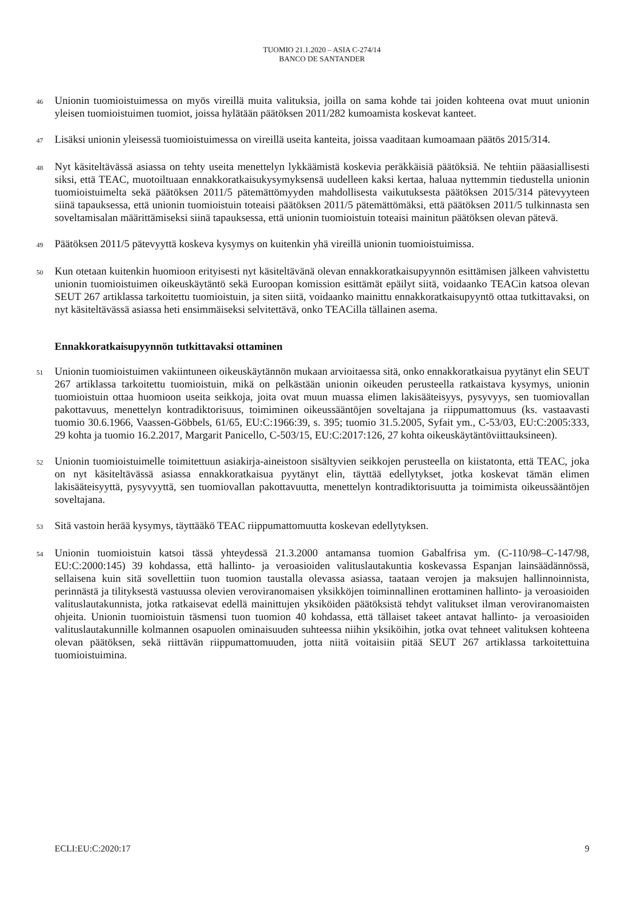TUOMIO 21.1.2020 – ASIA C-274/14
BANCO DE SANTANDER
46
Unionin tuomioistuimessa on myös vireillä muita valituksia, joilla on sama kohde tai joiden kohteena ovat muut unionin yleisen tuomioistuimen tuomiot, joissa hylätään päätöksen 2011/282 kumoamista koskevat kanteet.
47
Lisäksi unionin yleisessä tuomioistuimessa on vireillä useita kanteita, joissa vaaditaan kumoamaan päätös 2015/314.
48
Nyt käsiteltävässä asiassa on tehty useita menettelyn lykkäämistä koskevia peräkkäisiä päätöksiä. Ne tehtiin pääasiallisesti siksi, että TEAC, muotoiltuaan ennakkoratkaisukysymyksensä uudelleen kaksi kertaa, haluaa nyttemmin tiedustella unionin tuomioistuimelta sekä päätöksen 2011/5 pätemättömyyden mahdollisesta vaikutuksesta päätöksen 2015/314 pätevyyteen siinä tapauksessa, että unionin tuomioistuin toteaisi päätöksen 2011/5 pätemättömäksi, että päätöksen 2011/5 tulkinnasta sen soveltamisalan määrittämiseksi siinä tapauksessa, että unionin tuomioistuin toteaisi mainitun päätöksen olevan pätevä.
49
Päätöksen 2011/5 pätevyyttä koskeva kysymys on kuitenkin yhä vireillä unionin tuomioistuimissa.
50
Kun otetaan kuitenkin huomioon erityisesti nyt käsiteltävänä olevan ennakkoratkaisupyynnön esittämisen jälkeen vahvistettu unionin tuomioistuimen oikeuskäytäntö sekä Euroopan komission esittämät epäilyt siitä, voidaanko TEACin katsoa olevan SEUT 267 artiklassa tarkoitettu tuomioistuin, ja siten siitä, voidaanko mainittu ennakkoratkaisupyyntö ottaa tutkittavaksi, on nyt käsiteltävässä asiassa heti ensimmäiseksi selvitettävä, onko TEACilla tällainen asema.
Ennakkoratkaisupyynnön tutkittavaksi ottaminen
51
Unionin tuomioistuimen vakiintuneen oikeuskäytännön mukaan arvioitaessa sitä, onko ennakkoratkaisua pyytänyt elin SEUT 267 artiklassa tarkoitettu tuomioistuin, mikä on pelkästään unionin oikeuden perusteella ratkaistava kysymys, unionin tuomioistuin ottaa huomioon useita seikkoja, joita ovat muun muassa elimen lakisääteisyys, pysyvyys, sen tuomiovallan pakottavuus, menettelyn kontradiktorisuus, toimiminen oikeussääntöjen soveltajana ja riippumattomuus (ks. vastaavasti tuomio 30.6.1966, Vaassen-Göbbels, 61/65, EU:C:1966:39, s. 395; tuomio 31.5.2005, Syfait ym., C-53/03, EU:C:2005:333, 29 kohta ja tuomio 16.2.2017, Margarit Panicello, C-503/15, EU:C:2017:126, 27 kohta oikeuskäytäntöviittauksineen).
52
Unionin tuomioistuimelle toimitettuun asiakirja-aineistoon sisältyvien seikkojen perusteella on kiistatonta, että TEAC, joka on nyt käsiteltävässä asiassa ennakkoratkaisua pyytänyt elin, täyttää edellytykset, jotka koskevat tämän elimen lakisääteisyyttä, pysyvyyttä, sen tuomiovallan pakottavuutta, menettelyn kontradiktorisuutta ja toimimista oikeussääntöjen soveltajana.
53
Sitä vastoin herää kysymys, täyttääkö TEAC riippumattomuutta koskevan edellytyksen.
54
Unionin tuomioistuin katsoi tässä yhteydessä 21.3.2000 antamansa tuomion Gabalfrisa ym. (C-110/98–C-147/98, EU:C:2000:145) 39 kohdassa, että hallinto- ja veroasioiden valituslautakuntia koskevassa Espanjan lainsäädännössä, sellaisena kuin sitä sovellettiin tuon tuomion taustalla olevassa asiassa, taataan verojen ja maksujen hallinnoinnista, perinnästä ja tilityksestä vastuussa olevien veroviranomaisen yksikköjen toiminnallinen erottaminen hallinto- ja veroasioiden valituslautakunnista, jotka ratkaisevat edellä mainittujen yksiköiden päätöksistä tehdyt valitukset ilman veroviranomaisten ohjeita. Unionin tuomioistuin täsmensi tuon tuomion 40 kohdassa, että tällaiset takeet antavat hallinto- ja veroasioiden valituslautakunnille kolmannen osapuolen ominaisuuden suhteessa niihin yksiköihin, jotka ovat tehneet valituksen kohteena olevan päätöksen, sekä riittävän riippumattomuuden, jotta niitä voitaisiin pitää SEUT 267 artiklassa tarkoitettuina tuomioistuimina.
ECLI:EU:C:2020:17 9